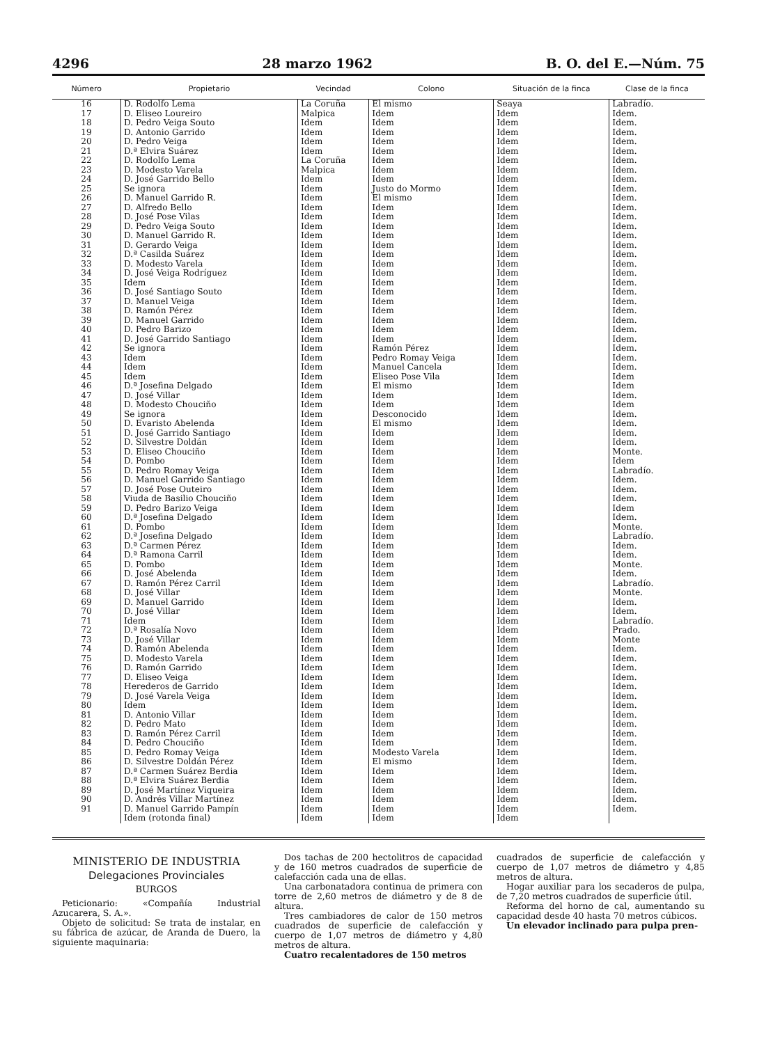4296 28 marzo 1962 B. O. del E.—Núm. 75
| Número | Propietario | Vecindad | Colono | Situación de la finca | Clase de la finca |
| --- | --- | --- | --- | --- | --- |
| 16 | D. Rodolfo Lema | La Coruña | El mismo | Seaya | Labradío. |
| 17 | D. Eliseo Loureiro | Malpica | Idem | Idem | Idem. |
| 18 | D. Pedro Veiga Souto | Idem | Idem | Idem | Idem. |
| 19 | D. Antonio Garrido | Idem | Idem | Idem | Idem. |
| 20 | D. Pedro Veiga | Idem | Idem | Idem | Idem. |
| 21 | D.ª Elvira Suárez | Idem | Idem | Idem | Idem. |
| 22 | D. Rodolfo Lema | La Coruña | Idem | Idem | Idem. |
| 23 | D. Modesto Varela | Malpica | Idem | Idem | Idem. |
| 24 | D. José Garrido Bello | Idem | Idem | Idem | Idem. |
| 25 | Se ignora | Idem | Justo do Mormo | Idem | Idem. |
| 26 | D. Manuel Garrido R. | Idem | El mismo | Idem | Idem. |
| 27 | D. Alfredo Bello | Idem | Idem | Idem | Idem. |
| 28 | D. José Pose Vilas | Idem | Idem | Idem | Idem. |
| 29 | D. Pedro Veiga Souto | Idem | Idem | Idem | Idem. |
| 30 | D. Manuel Garrido R. | Idem | Idem | Idem | Idem. |
| 31 | D. Gerardo Veiga | Idem | Idem | Idem | Idem. |
| 32 | D.ª Casilda Suárez | Idem | Idem | Idem | Idem. |
| 33 | D. Modesto Varela | Idem | Idem | Idem | Idem. |
| 34 | D. José Veiga Rodríguez | Idem | Idem | Idem | Idem. |
| 35 | Idem | Idem | Idem | Idem | Idem. |
| 36 | D. José Santiago Souto | Idem | Idem | Idem | Idem. |
| 37 | D. Manuel Veiga | Idem | Idem | Idem | Idem. |
| 38 | D. Ramón Pérez | Idem | Idem | Idem | Idem. |
| 39 | D. Manuel Garrido | Idem | Idem | Idem | Idem. |
| 40 | D. Pedro Barizo | Idem | Idem | Idem | Idem. |
| 41 | D. José Garrido Santiago | Idem | Idem | Idem | Idem. |
| 42 | Se ignora | Idem | Ramón Pérez | Idem | Idem. |
| 43 | Idem | Idem | Pedro Romay Veiga | Idem | Idem. |
| 44 | Idem | Idem | Manuel Cancela | Idem | Idem. |
| 45 | Idem | Idem | Eliseo Pose Vila | Idem | Idem |
| 46 | D.ª Josefina Delgado | Idem | El mismo | Idem | Idem |
| 47 | D. José Villar | Idem | Idem | Idem | Idem. |
| 48 | D. Modesto Chouciño | Idem | Idem | Idem | Idem |
| 49 | Se ignora | Idem | Desconocido | Idem | Idem. |
| 50 | D. Evaristo Abelenda | Idem | El mismo | Idem | Idem. |
| 51 | D. José Garrido Santiago | Idem | Idem | Idem | Idem. |
| 52 | D. Silvestre Doldán | Idem | Idem | Idem | Idem. |
| 53 | D. Eliseo Chouciño | Idem | Idem | Idem | Monte. |
| 54 | D. Pombo | Idem | Idem | Idem | Idem |
| 55 | D. Pedro Romay Veiga | Idem | Idem | Idem | Labradío. |
| 56 | D. Manuel Garrido Santiago | Idem | Idem | Idem | Idem. |
| 57 | D. José Pose Outeiro | Idem | Idem | Idem | Idem. |
| 58 | Viuda de Basilio Chouciño | Idem | Idem | Idem | Idem. |
| 59 | D. Pedro Barizo Veiga | Idem | Idem | Idem | Idem |
| 60 | D.ª Josefina Delgado | Idem | Idem | Idem | Idem. |
| 61 | D. Pombo | Idem | Idem | Idem | Monte. |
| 62 | D.ª Josefina Delgado | Idem | Idem | Idem | Labradío. |
| 63 | D.ª Carmen Pérez | Idem | Idem | Idem | Idem. |
| 64 | D.ª Ramona Carril | Idem | Idem | Idem | Idem. |
| 65 | D. Pombo | Idem | Idem | Idem | Monte. |
| 66 | D. José Abelenda | Idem | Idem | Idem | Idem. |
| 67 | D. Ramón Pérez Carril | Idem | Idem | Idem | Labradío. |
| 68 | D. José Villar | Idem | Idem | Idem | Monte. |
| 69 | D. Manuel Garrido | Idem | Idem | Idem | Idem. |
| 70 | D. José Villar | Idem | Idem | Idem | Idem. |
| 71 | Idem | Idem | Idem | Idem | Labradío. |
| 72 | D.ª Rosalía Novo | Idem | Idem | Idem | Prado. |
| 73 | D. José Villar | Idem | Idem | Idem | Monte |
| 74 | D. Ramón Abelenda | Idem | Idem | Idem | Idem. |
| 75 | D. Modesto Varela | Idem | Idem | Idem | Idem. |
| 76 | D. Ramón Garrido | Idem | Idem | Idem | Idem. |
| 77 | D. Eliseo Veiga | Idem | Idem | Idem | Idem. |
| 78 | Herederos de Garrido | Idem | Idem | Idem | Idem. |
| 79 | D. José Varela Veiga | Idem | Idem | Idem | Idem. |
| 80 | Idem | Idem | Idem | Idem | Idem. |
| 81 | D. Antonio Villar | Idem | Idem | Idem | Idem. |
| 82 | D. Pedro Mato | Idem | Idem | Idem | Idem. |
| 83 | D. Ramón Pérez Carril | Idem | Idem | Idem | Idem. |
| 84 | D. Pedro Chouciño | Idem | Idem | Idem | Idem. |
| 85 | D. Pedro Romay Veiga | Idem | Modesto Varela | Idem | Idem. |
| 86 | D. Silvestre Doldán Pérez | Idem | El mismo | Idem | Idem. |
| 87 | D.ª Carmen Suárez Berdia | Idem | Idem | Idem | Idem. |
| 88 | D.ª Elvira Suárez Berdia | Idem | Idem | Idem | Idem. |
| 89 | D. José Martínez Viqueira | Idem | Idem | Idem | Idem. |
| 90 | D. Andrés Villar Martínez | Idem | Idem | Idem | Idem. |
| 91 | D. Manuel Garrido Pampín | Idem | Idem | Idem | Idem. |
| | Idem (rotonda final) | Idem | Idem | Idem | |
MINISTERIO DE INDUSTRIA
Delegaciones Provinciales
BURGOS
Peticionario: «Compañía Industrial Azucarera, S. A.».
Objeto de solicitud: Se trata de instalar, en su fábrica de azúcar, de Aranda de Duero, la siguiente maquinaria:
Dos tachas de 200 hectolitros de capacidad y de 160 metros cuadrados de superficie de calefacción cada una de ellas.
Una carbonatadora continua de primera con torre de 2,60 metros de diámetro y de 8 de altura.
Tres cambiadores de calor de 150 metros cuadrados de superficie de calefacción y cuerpo de 1,07 metros de diámetro y 4,80 metros de altura.
Cuatro recalentadores de 150 metros
cuadrados de superficie de calefacción y cuerpo de 1,07 metros de diámetro y 4,85 metros de altura.
Hogar auxiliar para los secaderos de pulpa, de 7,20 metros cuadrados de superficie útil.
Reforma del horno de cal, aumentando su capacidad desde 40 hasta 70 metros cúbicos.
Un elevador inclinado para pulpa pren-